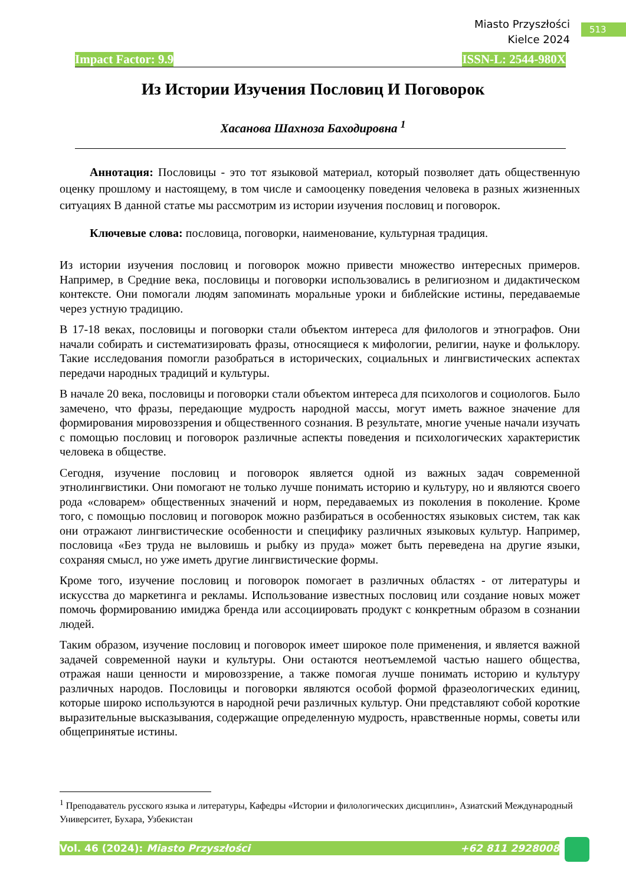Miasto Przyszłości
Kielce 2024
513
Impact Factor: 9.9 ISSN-L: 2544-980X
Из Истории Изучения Пословиц И Поговорок
Хасанова Шахноза Баходировна <sup>1</sup>
Аннотация: Пословицы - это тот языковой материал, который позволяет дать общественную оценку прошлому и настоящему, в том числе и самооценку поведения человека в разных жизненных ситуациях В данной статье мы рассмотрим из истории изучения пословиц и поговорок.
Ключевые слова: пословица, поговорки, наименование, культурная традиция.
Из истории изучения пословиц и поговорок можно привести множество интересных примеров. Например, в Средние века, пословицы и поговорки использовались в религиозном и дидактическом контексте. Они помогали людям запоминать моральные уроки и библейские истины, передаваемые через устную традицию.
В 17-18 веках, пословицы и поговорки стали объектом интереса для филологов и этнографов. Они начали собирать и систематизировать фразы, относящиеся к мифологии, религии, науке и фольклору. Такие исследования помогли разобраться в исторических, социальных и лингвистических аспектах передачи народных традиций и культуры.
В начале 20 века, пословицы и поговорки стали объектом интереса для психологов и социологов. Было замечено, что фразы, передающие мудрость народной массы, могут иметь важное значение для формирования мировоззрения и общественного сознания. В результате, многие ученые начали изучать с помощью пословиц и поговорок различные аспекты поведения и психологических характеристик человека в обществе.
Сегодня, изучение пословиц и поговорок является одной из важных задач современной этнолингвистики. Они помогают не только лучше понимать историю и культуру, но и являются своего рода «словарем» общественных значений и норм, передаваемых из поколения в поколение. Кроме того, с помощью пословиц и поговорок можно разбираться в особенностях языковых систем, так как они отражают лингвистические особенности и специфику различных языковых культур. Например, пословица «Без труда не выловишь и рыбку из пруда» может быть переведена на другие языки, сохраняя смысл, но уже иметь другие лингвистические формы.
Кроме того, изучение пословиц и поговорок помогает в различных областях - от литературы и искусства до маркетинга и рекламы. Использование известных пословиц или создание новых может помочь формированию имиджа бренда или ассоциировать продукт с конкретным образом в сознании людей.
Таким образом, изучение пословиц и поговорок имеет широкое поле применения, и является важной задачей современной науки и культуры. Они остаются неотъемлемой частью нашего общества, отражая наши ценности и мировоззрение, а также помогая лучше понимать историю и культуру различных народов. Пословицы и поговорки являются особой формой фразеологических единиц, которые широко используются в народной речи различных культур. Они представляют собой короткие выразительные высказывания, содержащие определенную мудрость, нравственные нормы, советы или общепринятые истины.
<sup>1</sup> Преподаватель русского языка и литературы, Кафедры «Истории и филологических дисциплин», Азиатский Международный Университет, Бухара, Узбекистан
Vol. 46 (2024): Miasto Przyszłości +62 811 2928008